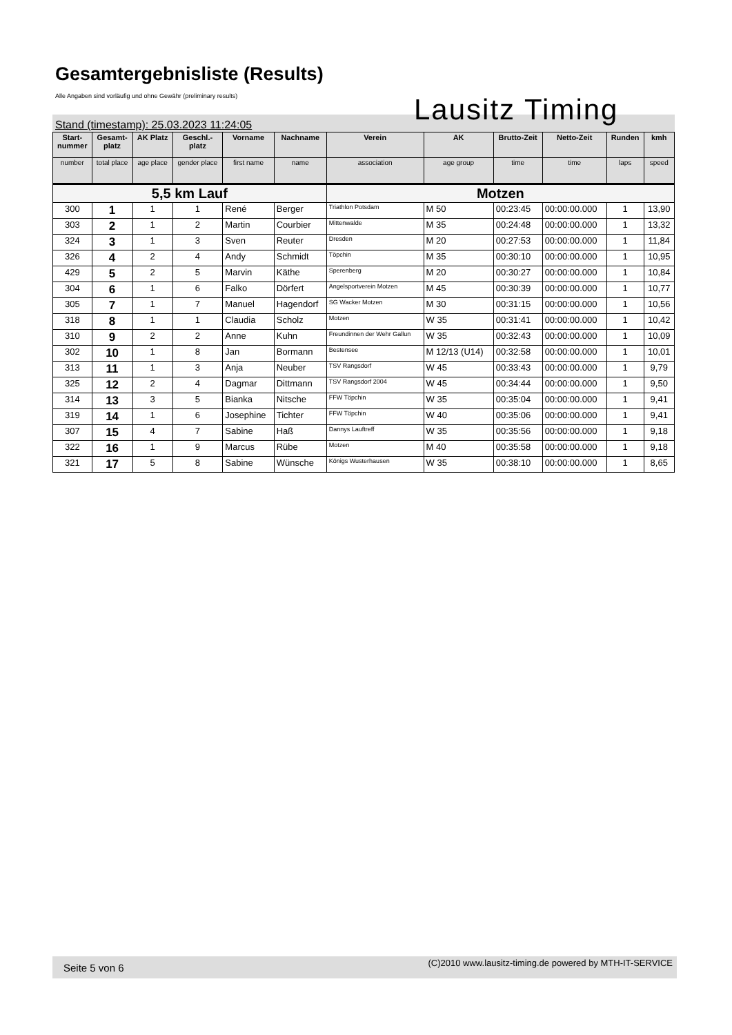Gesamtergebnisliste (Results)
Alle Angaben sind vorläufig und ohne Gewähr (preliminary results)
Lausitz Timing
Stand (timestamp): 25.03.2023 11:24:05
| Start- nummer | Gesamt- platz | AK Platz | Geschl.- platz | Vorname | Nachname | Verein | AK | Brutto-Zeit | Netto-Zeit | Runden | kmh |
| --- | --- | --- | --- | --- | --- | --- | --- | --- | --- | --- | --- |
| number | total place | age place | gender place | first name | name | association | age group | time | time | laps | speed |
| 5,5 km Lauf | | | | | | Motzen | | | | | |
| 300 | 1 | 1 | 1 | René | Berger | Triathlon Potsdam | M 50 | 00:23:45 | 00:00:00.000 | 1 | 13,90 |
| 303 | 2 | 1 | 2 | Martin | Courbier | Mittenwalde | M 35 | 00:24:48 | 00:00:00.000 | 1 | 13,32 |
| 324 | 3 | 1 | 3 | Sven | Reuter | Dresden | M 20 | 00:27:53 | 00:00:00.000 | 1 | 11,84 |
| 326 | 4 | 2 | 4 | Andy | Schmidt | Töpchin | M 35 | 00:30:10 | 00:00:00.000 | 1 | 10,95 |
| 429 | 5 | 2 | 5 | Marvin | Käthe | Sperenberg | M 20 | 00:30:27 | 00:00:00.000 | 1 | 10,84 |
| 304 | 6 | 1 | 6 | Falko | Dörfert | Angelsportverein Motzen | M 45 | 00:30:39 | 00:00:00.000 | 1 | 10,77 |
| 305 | 7 | 1 | 7 | Manuel | Hagendorf | SG Wacker Motzen | M 30 | 00:31:15 | 00:00:00.000 | 1 | 10,56 |
| 318 | 8 | 1 | 1 | Claudia | Scholz | Motzen | W 35 | 00:31:41 | 00:00:00.000 | 1 | 10,42 |
| 310 | 9 | 2 | 2 | Anne | Kuhn | Freundinnen der Wehr Gallun | W 35 | 00:32:43 | 00:00:00.000 | 1 | 10,09 |
| 302 | 10 | 1 | 8 | Jan | Bormann | Bestensee | M 12/13 (U14) | 00:32:58 | 00:00:00.000 | 1 | 10,01 |
| 313 | 11 | 1 | 3 | Anja | Neuber | TSV Rangsdorf | W 45 | 00:33:43 | 00:00:00.000 | 1 | 9,79 |
| 325 | 12 | 2 | 4 | Dagmar | Dittmann | TSV Rangsdorf 2004 | W 45 | 00:34:44 | 00:00:00.000 | 1 | 9,50 |
| 314 | 13 | 3 | 5 | Bianka | Nitsche | FFW Töpchin | W 35 | 00:35:04 | 00:00:00.000 | 1 | 9,41 |
| 319 | 14 | 1 | 6 | Josephine | Tichter | FFW Töpchin | W 40 | 00:35:06 | 00:00:00.000 | 1 | 9,41 |
| 307 | 15 | 4 | 7 | Sabine | Haß | Dannys Lauftreff | W 35 | 00:35:56 | 00:00:00.000 | 1 | 9,18 |
| 322 | 16 | 1 | 9 | Marcus | Rübe | Motzen | M 40 | 00:35:58 | 00:00:00.000 | 1 | 9,18 |
| 321 | 17 | 5 | 8 | Sabine | Wünsche | Königs Wusterhausen | W 35 | 00:38:10 | 00:00:00.000 | 1 | 8,65 |
Seite 5 von 6 (C)2010 www.lausitz-timing.de powered by MTH-IT-SERVICE